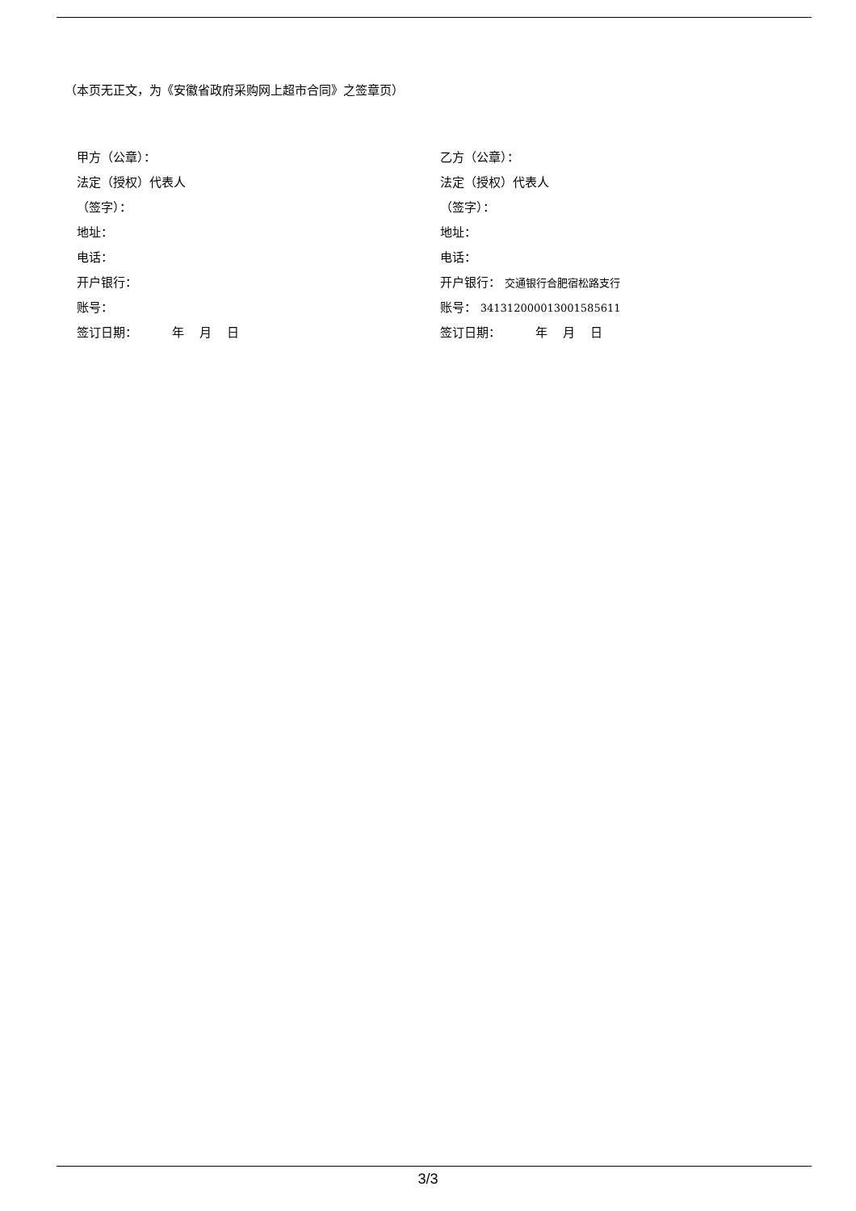（本页无正文，为《安徽省政府采购网上超市合同》之签章页）
甲方（公章）：
法定（授权）代表人
（签字）：
地址：
电话：
开户银行：
账号：
签订日期： 年 月 日
乙方（公章）：
法定（授权）代表人
（签字）：
地址：
电话：
开户银行： 交通银行合肥宿松路支行
账号： 341312000013001585611
签订日期： 年 月 日
3/3